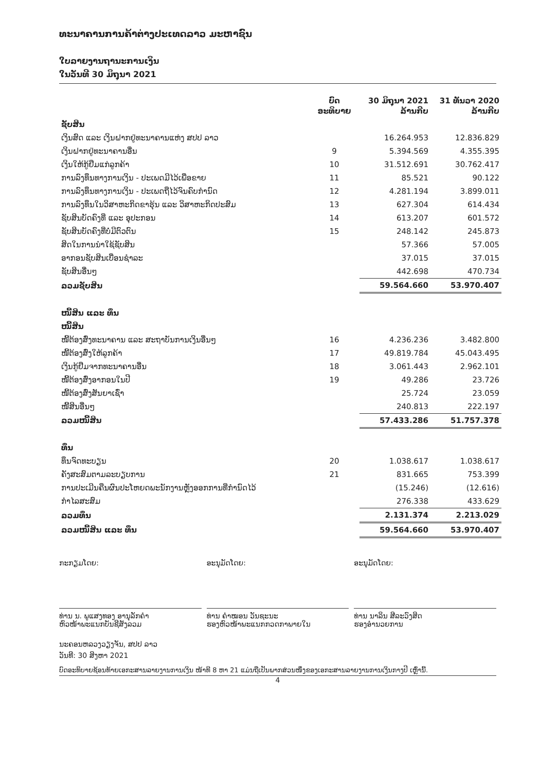ທະນາຄານການຄ້າຕ່າງປະເທດລາວ ມະຫາຊົນ
ໃບລາຍງານຖານະການເງິນ
ໃນວັນທີ 30 ມິຖຸນາ 2021
| | ບົດ ອະທິບາຍ | 30 ມິຖຸນາ 2021 ລ້ານກີບ | 31 ທັນວາ 2020 ລ້ານກີບ |
| --- | --- | --- | --- |
| ຊັບສິນ | | | |
| ເງິນສົດ ແລະ ເງິນຝາກຢູ່ທະນາຄານແຫ່ງ ສປປ ລາວ | | 16.264.953 | 12.836.829 |
| ເງິນຝາກຢູ່ທະນາຄານອື່ນ | 9 | 5.394.569 | 4.355.395 |
| ເງິນໃຫ້ກູ້ຢືມແກ່ລູກຄ້າ | 10 | 31.512.691 | 30.762.417 |
| ການລົງທຶນທາງການເງິນ - ປະເພດມີໄວ້ເພື່ອຂາຍ | 11 | 85.521 | 90.122 |
| ການລົງທຶນທາງການເງິນ - ປະເພດຖືໄວ້ຈົນຄົບກຳນົດ | 12 | 4.281.194 | 3.899.011 |
| ການລົງທຶນໃນວິສາຫະກິດຂາຮຸ້ນ ແລະ ວິສາຫະກິດປະສົມ | 13 | 627.304 | 614.434 |
| ຊັບສິນບັດຄົງທີ່ ແລະ ອຸປະກອນ | 14 | 613.207 | 601.572 |
| ຊັບສິນບັດຄົງທີ່ບໍ່ມີຕົວຕົນ | 15 | 248.142 | 245.873 |
| ສິດໃນການນຳໃຊ້ຊັບສິນ | | 57.366 | 57.005 |
| ອາກອນຊັບສິນເບື່ອນຊຳລະ | | 37.015 | 37.015 |
| ຊັບສິນອື່ນໆ | | 442.698 | 470.734 |
| ລວມຊັບສິນ | | 59.564.660 | 53.970.407 |
| ໜີ້ສິນ ແລະ ທຶນ | | | |
| ໜີ້ສິນ | | | |
| ໜີ້ຕ້ອງສົ່ງທະນາຄານ ແລະ ສະຖາບັນການເງິນອື່ນໆ | 16 | 4.236.236 | 3.482.800 |
| ໜີ້ຕ້ອງສົ່ງໃຫ້ລູກຄ້າ | 17 | 49.819.784 | 45.043.495 |
| ເງິນກູ້ຢືມຈາກທະນາຄານອື່ນ | 18 | 3.061.443 | 2.962.101 |
| ໜີ້ຕ້ອງສົ່ງອາກອນໃນປີ | 19 | 49.286 | 23.726 |
| ໜີ້ຕ້ອງສົ່ງສັນຍາເຊົ່າ | | 25.724 | 23.059 |
| ໜີ້ສິນອື່ນໆ | | 240.813 | 222.197 |
| ລວມໜີ້ສິນ | | 57.433.286 | 51.757.378 |
| ທຶນ | | | |
| ທຶນຈົດທະບຽນ | 20 | 1.038.617 | 1.038.617 |
| ຄັງສະສົມຕາມລະບຽບການ | 21 | 831.665 | 753.399 |
| ການປະເມີນຄືນຜົນປະໂຫຍດພະນັກງານຫຼັງອອກການທີ່ກຳນົດໄວ້ | | (15.246) | (12.616) |
| ກຳໄລສະສົມ | | 276.338 | 433.629 |
| ລວມທຶນ | | 2.131.374 | 2.213.029 |
| ລວມໜີ້ສິນ ແລະ ທຶນ | | 59.564.660 | 53.970.407 |
ກະກຽມໂດຍ:
ທ່ານ ນ. ພູແສງທອງ ອານຸລັກຄຳ
ຫົວໜ້າພະແນກບັນຊີສັງລວມ
ອະນຸມັດໂດຍ:
ທ່ານ ຄຳໝອນ ວັນຊະນະ
ຮອງຫົວໜ້າພະແນກກວດກາພາຍໃນ
ອະນຸມັດໂດຍ:
ທ່ານ ນາລິນ ສີລະວົງສິດ
ຮອງອຳນວຍການ
ນະຄອນຫລວງວຽງຈັນ, ສປປ ລາວ
ວັນທີ: 30 ສິງຫາ 2021
ບົດອະທິບາຍຊ້ອນທ້າຍເອກະສານລາຍງານການເງິນ ໜ້າທີ 8 ຫາ 21 ແມ່ນຖືເປັນພາກສ່ວນໜຶ່ງຂອງເອກະສານລາຍງານການເງິນກາງປີ ເຫຼົ່ານີ້.
4